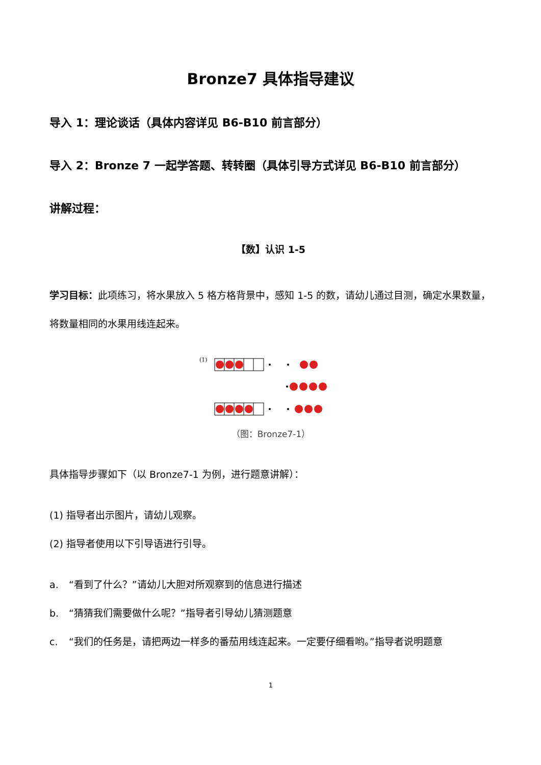Bronze7 具体指导建议
导入 1：理论谈话（具体内容详见 B6-B10 前言部分）
导入 2：Bronze 7 一起学答题、转转圈（具体引导方式详见 B6-B10 前言部分）
讲解过程：
【数】认识 1-5
学习目标：此项练习，将水果放入 5 格方格背景中，感知 1-5 的数，请幼儿通过目测，确定水果数量，将数量相同的水果用线连起来。
(1)
（图：Bronze7-1）
具体指导步骤如下（以 Bronze7-1 为例，进行题意讲解）：
(1) 指导者出示图片，请幼儿观察。
(2) 指导者使用以下引导语进行引导。
a. “看到了什么？”请幼儿大胆对所观察到的信息进行描述
b. “猜猜我们需要做什么呢？”指导者引导幼儿猜测题意
c. “我们的任务是，请把两边一样多的番茄用线连起来。一定要仔细看哟。”指导者说明题意
1